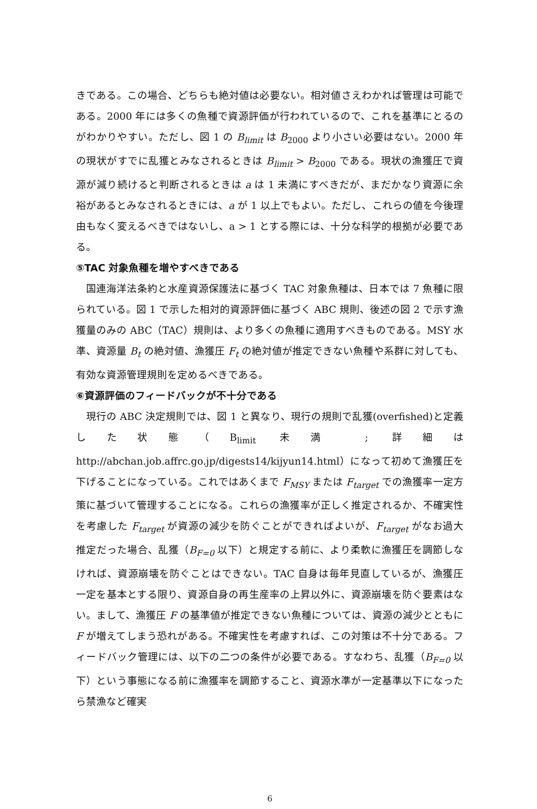きである。この場合、どちらも絶対値は必要ない。相対値さえわかれば管理は可能である。2000 年には多くの魚種で資源評価が行われているので、これを基準にとるのがわかりやすい。ただし、図 1 の B<sub>limit</sub> は B<sub>2000</sub> より小さい必要はない。2000 年の現状がすでに乱獲とみなされるときは B<sub>limit</sub> > B<sub>2000</sub> である。現状の漁獲圧で資源が減り続けると判断されるときは a は 1 未満にすべきだが、まだかなり資源に余裕があるとみなされるときには、a が 1 以上でもよい。ただし、これらの値を今後理由もなく変えるべきではないし、a > 1 とする際には、十分な科学的根拠が必要である。
⑤TAC 対象魚種を増やすべきである
国連海洋法条約と水産資源保護法に基づく TAC 対象魚種は、日本では 7 魚種に限られている。図 1 で示した相対的資源評価に基づく ABC 規則、後述の図 2 で示す漁獲量のみの ABC（TAC）規則は、より多くの魚種に適用すべきものである。MSY 水準、資源量 B<sub>t</sub> の絶対値、漁獲圧 F<sub>t</sub> の絶対値が推定できない魚種や系群に対しても、有効な資源管理規則を定めるべきである。
⑥資源評価のフィードバックが不十分である
現行の ABC 決定規則では、図 1 と異なり、現行の規則で乱獲(overfished)と定義した状態（B<sub>limit</sub> 未満 ; 詳細は http://abchan.job.affrc.go.jp/digests14/kijyun14.html）になって初めて漁獲圧を下げることになっている。これではあくまで F<sub>MSY</sub> または F<sub>target</sub> での漁獲率一定方策に基づいて管理することになる。これらの漁獲率が正しく推定されるか、不確実性を考慮した F<sub>target</sub> が資源の減少を防ぐことができればよいが、F<sub>target</sub> がなお過大推定だった場合、乱獲（B<sub>F=0</sub> 以下）と規定する前に、より柔軟に漁獲圧を調節しなければ、資源崩壊を防ぐことはできない。TAC 自身は毎年見直しているが、漁獲圧一定を基本とする限り、資源自身の再生産率の上昇以外に、資源崩壊を防ぐ要素はない。まして、漁獲圧 F の基準値が推定できない魚種については、資源の減少とともに F が増えてしまう恐れがある。不確実性を考慮すれば、この対策は不十分である。フィードバック管理には、以下の二つの条件が必要である。すなわち、乱獲（B<sub>F=0</sub> 以下）という事態になる前に漁獲率を調節すること、資源水準が一定基準以下になったら禁漁など確実
6